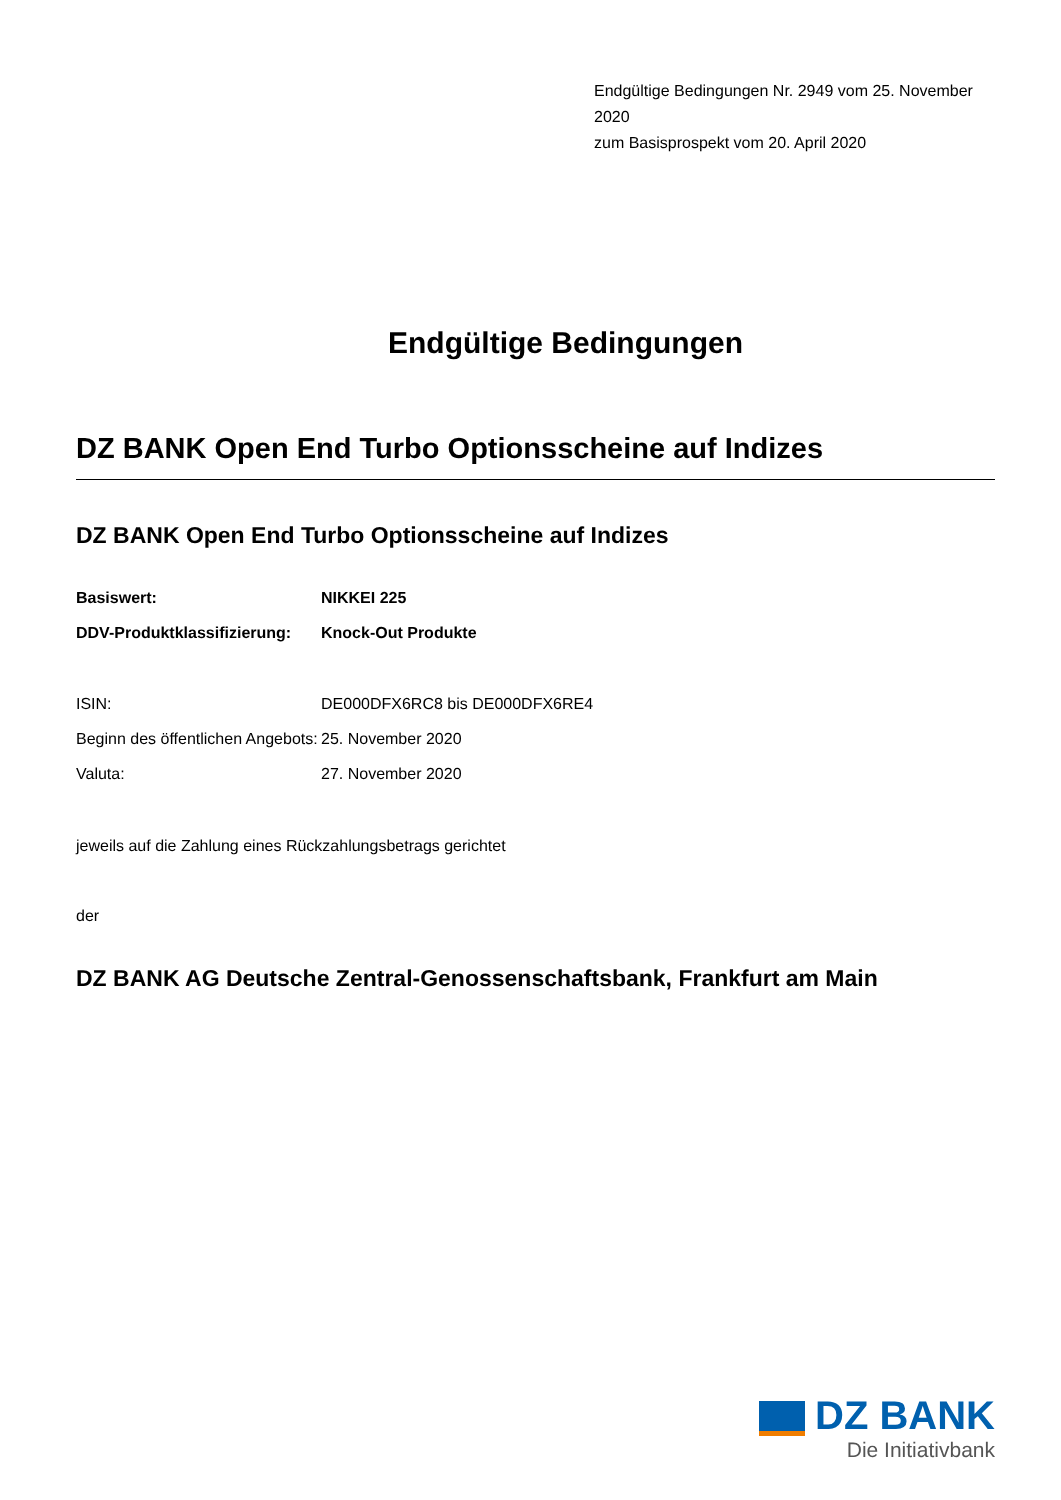Endgültige Bedingungen Nr. 2949 vom 25. November 2020
zum Basisprospekt vom 20. April 2020
Endgültige Bedingungen
DZ BANK Open End Turbo Optionsscheine auf Indizes
DZ BANK Open End Turbo Optionsscheine auf Indizes
| Basiswert: | NIKKEI 225 |
| DDV-Produktklassifizierung: | Knock-Out Produkte |
| ISIN: | DE000DFX6RC8 bis DE000DFX6RE4 |
| Beginn des öffentlichen Angebots: | 25. November 2020 |
| Valuta: | 27. November 2020 |
jeweils auf die Zahlung eines Rückzahlungsbetrags gerichtet
der
DZ BANK AG Deutsche Zentral-Genossenschaftsbank, Frankfurt am Main
DZ BANK
Die Initiativbank